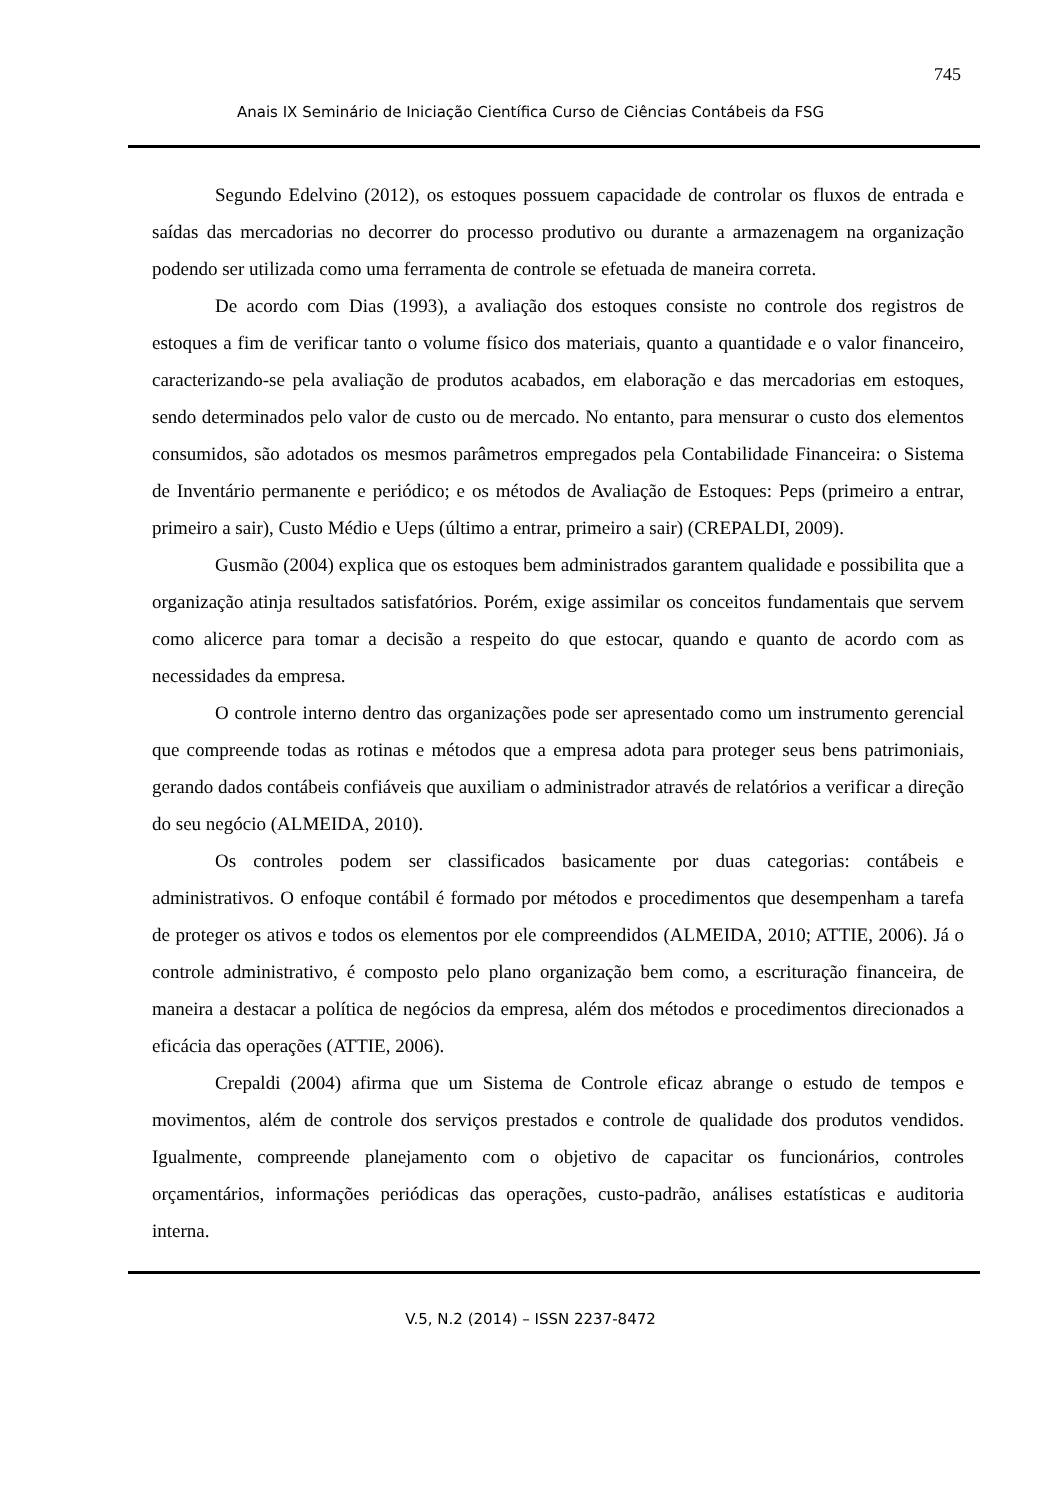745
Anais IX Seminário de Iniciação Científica Curso de Ciências Contábeis da FSG
Segundo Edelvino (2012), os estoques possuem capacidade de controlar os fluxos de entrada e saídas das mercadorias no decorrer do processo produtivo ou durante a armazenagem na organização podendo ser utilizada como uma ferramenta de controle se efetuada de maneira correta.
De acordo com Dias (1993), a avaliação dos estoques consiste no controle dos registros de estoques a fim de verificar tanto o volume físico dos materiais, quanto a quantidade e o valor financeiro, caracterizando-se pela avaliação de produtos acabados, em elaboração e das mercadorias em estoques, sendo determinados pelo valor de custo ou de mercado. No entanto, para mensurar o custo dos elementos consumidos, são adotados os mesmos parâmetros empregados pela Contabilidade Financeira: o Sistema de Inventário permanente e periódico; e os métodos de Avaliação de Estoques: Peps (primeiro a entrar, primeiro a sair), Custo Médio e Ueps (último a entrar, primeiro a sair) (CREPALDI, 2009).
Gusmão (2004) explica que os estoques bem administrados garantem qualidade e possibilita que a organização atinja resultados satisfatórios. Porém, exige assimilar os conceitos fundamentais que servem como alicerce para tomar a decisão a respeito do que estocar, quando e quanto de acordo com as necessidades da empresa.
O controle interno dentro das organizações pode ser apresentado como um instrumento gerencial que compreende todas as rotinas e métodos que a empresa adota para proteger seus bens patrimoniais, gerando dados contábeis confiáveis que auxiliam o administrador através de relatórios a verificar a direção do seu negócio (ALMEIDA, 2010).
Os controles podem ser classificados basicamente por duas categorias: contábeis e administrativos. O enfoque contábil é formado por métodos e procedimentos que desempenham a tarefa de proteger os ativos e todos os elementos por ele compreendidos (ALMEIDA, 2010; ATTIE, 2006). Já o controle administrativo, é composto pelo plano organização bem como, a escrituração financeira, de maneira a destacar a política de negócios da empresa, além dos métodos e procedimentos direcionados a eficácia das operações (ATTIE, 2006).
Crepaldi (2004) afirma que um Sistema de Controle eficaz abrange o estudo de tempos e movimentos, além de controle dos serviços prestados e controle de qualidade dos produtos vendidos. Igualmente, compreende planejamento com o objetivo de capacitar os funcionários, controles orçamentários, informações periódicas das operações, custo-padrão, análises estatísticas e auditoria interna.
V.5, N.2 (2014) – ISSN 2237-8472